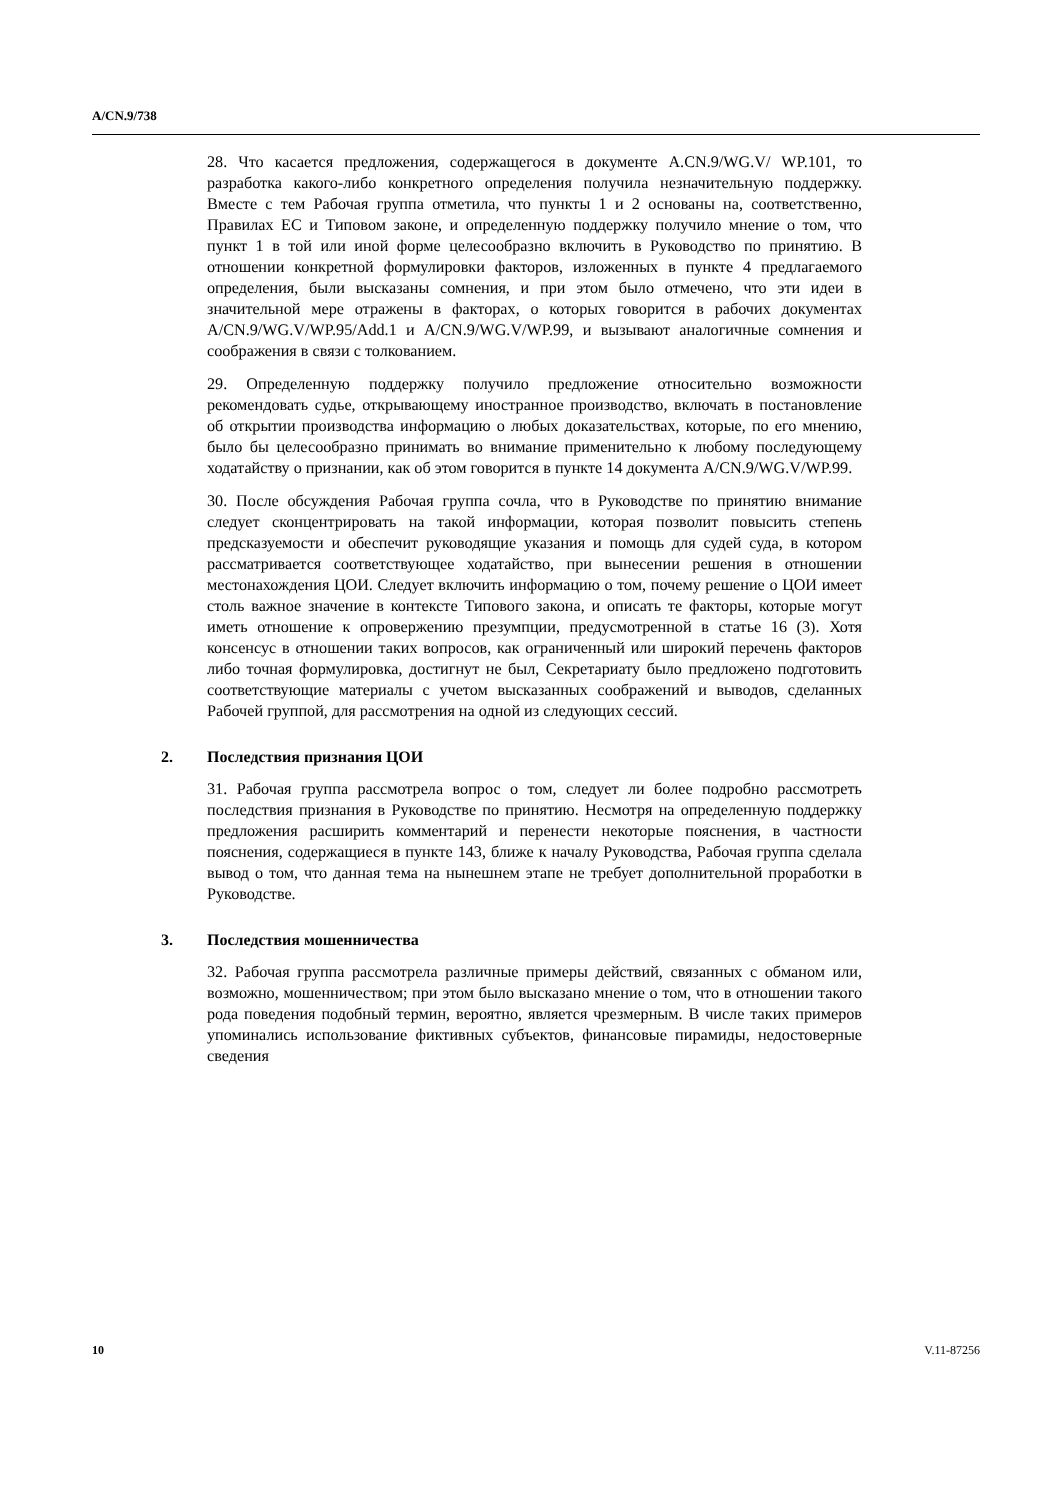A/CN.9/738
28. Что касается предложения, содержащегося в документе A.CN.9/WG.V/ WP.101, то разработка какого-либо конкретного определения получила незначительную поддержку. Вместе с тем Рабочая группа отметила, что пункты 1 и 2 основаны на, соответственно, Правилах ЕС и Типовом законе, и определенную поддержку получило мнение о том, что пункт 1 в той или иной форме целесообразно включить в Руководство по принятию. В отношении конкретной формулировки факторов, изложенных в пункте 4 предлагаемого определения, были высказаны сомнения, и при этом было отмечено, что эти идеи в значительной мере отражены в факторах, о которых говорится в рабочих документах A/CN.9/WG.V/WP.95/Add.1 и A/CN.9/WG.V/WP.99, и вызывают аналогичные сомнения и соображения в связи с толкованием.
29. Определенную поддержку получило предложение относительно возможности рекомендовать судье, открывающему иностранное производство, включать в постановление об открытии производства информацию о любых доказательствах, которые, по его мнению, было бы целесообразно принимать во внимание применительно к любому последующему ходатайству о признании, как об этом говорится в пункте 14 документа A/CN.9/WG.V/WP.99.
30. После обсуждения Рабочая группа сочла, что в Руководстве по принятию внимание следует сконцентрировать на такой информации, которая позволит повысить степень предсказуемости и обеспечит руководящие указания и помощь для судей суда, в котором рассматривается соответствующее ходатайство, при вынесении решения в отношении местонахождения ЦОИ. Следует включить информацию о том, почему решение о ЦОИ имеет столь важное значение в контексте Типового закона, и описать те факторы, которые могут иметь отношение к опровержению презумпции, предусмотренной в статье 16 (3). Хотя консенсус в отношении таких вопросов, как ограниченный или широкий перечень факторов либо точная формулировка, достигнут не был, Секретариату было предложено подготовить соответствующие материалы с учетом высказанных соображений и выводов, сделанных Рабочей группой, для рассмотрения на одной из следующих сессий.
2. Последствия признания ЦОИ
31. Рабочая группа рассмотрела вопрос о том, следует ли более подробно рассмотреть последствия признания в Руководстве по принятию. Несмотря на определенную поддержку предложения расширить комментарий и перенести некоторые пояснения, в частности пояснения, содержащиеся в пункте 143, ближе к началу Руководства, Рабочая группа сделала вывод о том, что данная тема на нынешнем этапе не требует дополнительной проработки в Руководстве.
3. Последствия мошенничества
32. Рабочая группа рассмотрела различные примеры действий, связанных с обманом или, возможно, мошенничеством; при этом было высказано мнение о том, что в отношении такого рода поведения подобный термин, вероятно, является чрезмерным. В числе таких примеров упоминались использование фиктивных субъектов, финансовые пирамиды, недостоверные сведения
10 V.11-87256